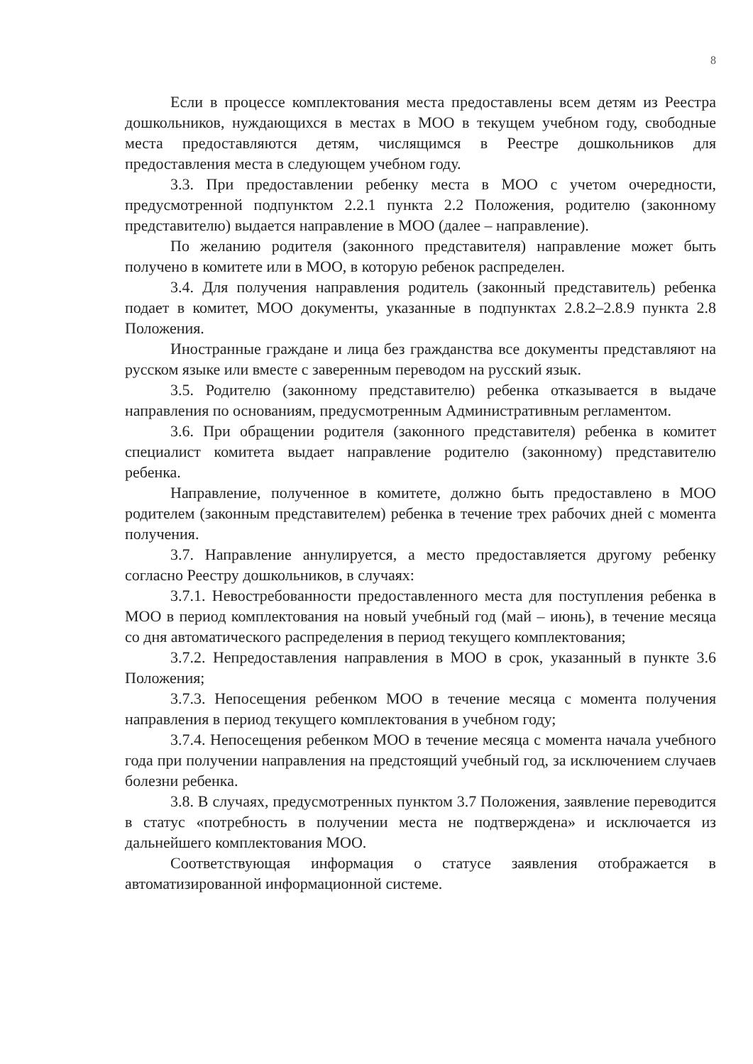8
Если в процессе комплектования места предоставлены всем детям из Реестра дошкольников, нуждающихся в местах в МОО в текущем учебном году, свободные места предоставляются детям, числящимся в Реестре дошкольников для предоставления места в следующем учебном году.
3.3. При предоставлении ребенку места в МОО с учетом очередности, предусмотренной подпунктом 2.2.1 пункта 2.2 Положения, родителю (законному представителю) выдается направление в МОО (далее – направление).
По желанию родителя (законного представителя) направление может быть получено в комитете или в МОО, в которую ребенок распределен.
3.4. Для получения направления родитель (законный представитель) ребенка подает в комитет, МОО документы, указанные в подпунктах 2.8.2–2.8.9 пункта 2.8 Положения.
Иностранные граждане и лица без гражданства все документы представляют на русском языке или вместе с заверенным переводом на русский язык.
3.5. Родителю (законному представителю) ребенка отказывается в выдаче направления по основаниям, предусмотренным Административным регламентом.
3.6. При обращении родителя (законного представителя) ребенка в комитет специалист комитета выдает направление родителю (законному) представителю ребенка.
Направление, полученное в комитете, должно быть предоставлено в МОО родителем (законным представителем) ребенка в течение трех рабочих дней с момента получения.
3.7. Направление аннулируется, а место предоставляется другому ребенку согласно Реестру дошкольников, в случаях:
3.7.1. Невостребованности предоставленного места для поступления ребенка в МОО в период комплектования на новый учебный год (май – июнь), в течение месяца со дня автоматического распределения в период текущего комплектования;
3.7.2. Непредоставления направления в МОО в срок, указанный в пункте 3.6 Положения;
3.7.3. Непосещения ребенком МОО в течение месяца с момента получения направления в период текущего комплектования в учебном году;
3.7.4. Непосещения ребенком МОО в течение месяца с момента начала учебного года при получении направления на предстоящий учебный год, за исключением случаев болезни ребенка.
3.8. В случаях, предусмотренных пунктом 3.7 Положения, заявление переводится в статус «потребность в получении места не подтверждена» и исключается из дальнейшего комплектования МОО.
Соответствующая информация о статусе заявления отображается в автоматизированной информационной системе.